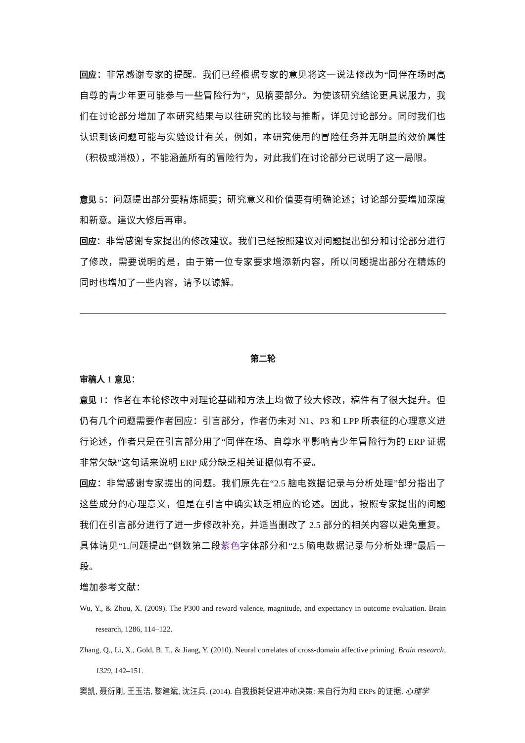回应：非常感谢专家的提醒。我们已经根据专家的意见将这一说法修改为“同伴在场时高自尊的青少年更可能参与一些冒险行为”，见摘要部分。为使该研究结论更具说服力，我们在讨论部分增加了本研究结果与以往研究的比较与推断，详见讨论部分。同时我们也认识到该问题可能与实验设计有关，例如，本研究使用的冒险任务并无明显的效价属性（积极或消极），不能涵盖所有的冒险行为，对此我们在讨论部分已说明了这一局限。
意见 5：问题提出部分要精炼扼要；研究意义和价值要有明确论述；讨论部分要增加深度和新意。建议大修后再审。
回应：非常感谢专家提出的修改建议。我们已经按照建议对问题提出部分和讨论部分进行了修改，需要说明的是，由于第一位专家要求增添新内容，所以问题提出部分在精炼的同时也增加了一些内容，请予以谅解。
第二轮
审稿人 1 意见：
意见 1：作者在本轮修改中对理论基础和方法上均做了较大修改，稿件有了很大提升。但仍有几个问题需要作者回应：引言部分，作者仍未对 N1、P3 和 LPP 所表征的心理意义进行论述，作者只是在引言部分用了“同伴在场、自尊水平影响青少年冒险行为的 ERP 证据非常欠缺”这句话来说明 ERP 成分缺乏相关证据似有不妥。
回应：非常感谢专家提出的问题。我们原先在“2.5 脑电数据记录与分析处理”部分指出了这些成分的心理意义，但是在引言中确实缺乏相应的论述。因此，按照专家提出的问题我们在引言部分进行了进一步修改补充，并适当删改了 2.5 部分的相关内容以避免重复。具体请见“1.问题提出”倒数第二段紫色字体部分和“2.5 脑电数据记录与分析处理”最后一段。
增加参考文献：
Wu, Y., & Zhou, X. (2009). The P300 and reward valence, magnitude, and expectancy in outcome evaluation. Brain research, 1286, 114–122.
Zhang, Q., Li, X., Gold, B. T., & Jiang, Y. (2010). Neural correlates of cross-domain affective priming. Brain research, 1329, 142–151.
窦凯, 聂衍刚, 王玉洁, 黎建斌, 沈汪兵. (2014). 自我损耗促进冲动决策: 来自行为和 ERPs 的证据. 心理学